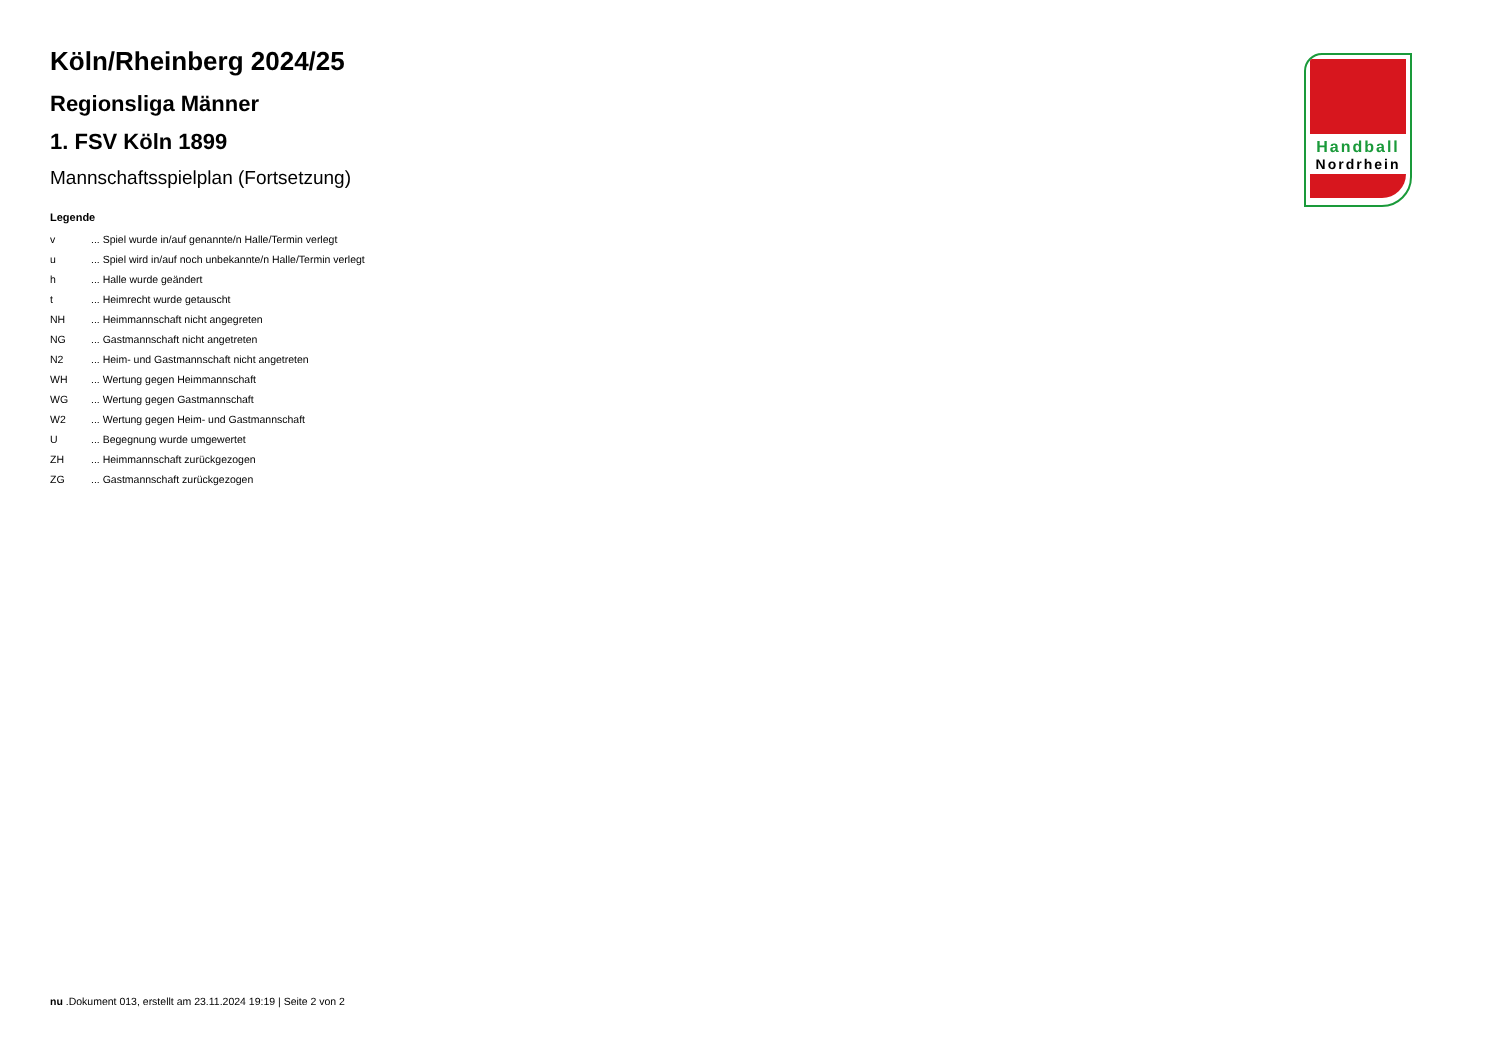Köln/Rheinberg 2024/25
Regionsliga Männer
1. FSV Köln 1899
Mannschaftsspielplan (Fortsetzung)
Legende
| v | ... Spiel wurde in/auf genannte/n Halle/Termin verlegt |
| u | ... Spiel wird in/auf noch unbekannte/n Halle/Termin verlegt |
| h | ... Halle wurde geändert |
| t | ... Heimrecht wurde getauscht |
| NH | ... Heimmannschaft nicht angegreten |
| NG | ... Gastmannschaft nicht angetreten |
| N2 | ... Heim- und Gastmannschaft nicht angetreten |
| WH | ... Wertung gegen Heimmannschaft |
| WG | ... Wertung gegen Gastmannschaft |
| W2 | ... Wertung gegen Heim- und Gastmannschaft |
| U | ... Begegnung wurde umgewertet |
| ZH | ... Heimmannschaft zurückgezogen |
| ZG | ... Gastmannschaft zurückgezogen |
Handball
Nordrhein
nu .Dokument 013, erstellt am 23.11.2024 19:19 | Seite 2 von 2